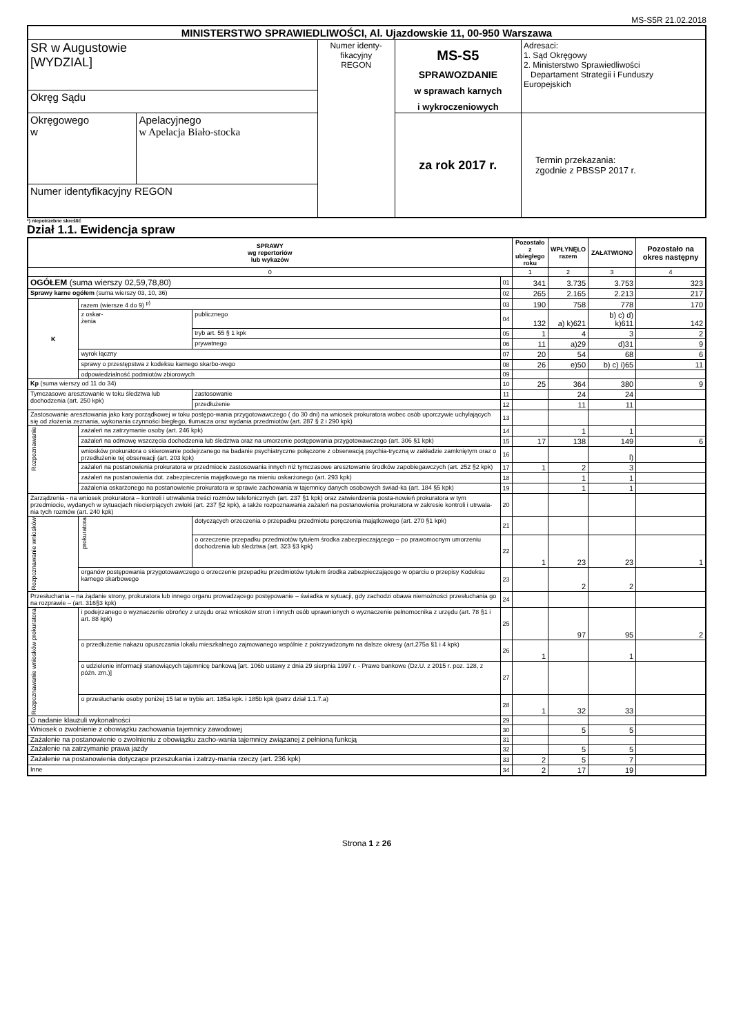MS-S5R 21.02.2018
| MINISTERSTWO SPRAWIEDLIWOŚCI, Al. Ujazdowskie 11, 00-950 Warszawa | | | | |
| SR w Augustowie [WYDZIAL] | | Numer identy- fikacyjny REGON | MS-S5 SPRAWOZDANIE w sprawach karnych i wykroczeniowych | Adresaci: 1. Sąd Okręgowy 2. Ministerstwo Sprawiedliwości Departament Strategii i Funduszy Europejskich |
| Okręg Sądu | | | | |
| Okręgowego w | Apelacyjnego w Apelacja Biało-stocka | | za rok 2017 r. | Termin przekazania: zgodnie z PBSSP 2017 r. |
| Numer identyfikacyjny REGON | | | | |
*) niepotrzebne skreślić
Dział 1.1. Ewidencja spraw
| SPRAWY wg repertoriów lub wykazów | | | | Pozostało z ubiegłego roku | WPŁYNĘŁO razem | ZAŁATWIONO | Pozostało na okres następny |
| --- | --- | --- | --- | --- | --- | --- | --- |
| 0 | | | | 1 | 2 | 3 | 4 |
| OGÓŁEM (suma wierszy 02,59,78,80) | | | 01 | 341 | 3.735 | 3.753 | 323 |
| Sprawy karne ogółem (suma wierszy 03, 10, 36) | | | 02 | 265 | 2.165 | 2.213 | 217 |
| K | razem (wiersze 4 do 9) <sup>p)</sup> | | 03 | 190 | 758 | 778 | 170 |
| | z oskar- żenia | publicznego | 04 | 132 | a) k)621 | b) c) d) k)611 | 142 |
| | | tryb art. 55 § 1 kpk | 05 | 1 | 4 | 3 | 2 |
| | | prywatnego | 06 | 11 | a)29 | d)31 | 9 |
| | wyrok łączny | | 07 | 20 | 54 | 68 | 6 |
| | sprawy o przestępstwa z kodeksu karnego skarbo-wego | | 08 | 26 | e)50 | b) c) i)65 | 11 |
| | odpowiedzialność podmiotów zbiorowych | | 09 | | | | |
| Kp (suma wierszy od 11 do 34) | | | 10 | 25 | 364 | 380 | 9 |
| Tymczasowe aresztowanie w toku śledztwa lub dochodzenia (art. 250 kpk) | | zastosowanie | 11 | | 24 | 24 | |
| | | przedłużenie | 12 | | 11 | 11 | |
| Zastosowanie aresztowania jako kary porządkowej w toku postępo-wania przygotowawczego ( do 30 dni) na wniosek prokuratora wobec osób uporczywie uchylających się od złożenia zeznania, wykonania czynności biegłego, tłumacza oraz wydania przedmiotów (art. 287 § 2 i 290 kpk) | | | 13 | | | | |
| Rozpoznawanie | zażaleń na zatrzymanie osoby (art. 246 kpk) | | 14 | | 1 | 1 | |
| | zażaleń na odmowę wszczęcia dochodzenia lub śledztwa oraz na umorzenie postępowania przygotowawczego (art. 306 §1 kpk) | | 15 | 17 | 138 | 149 | 6 |
| | wniosków prokuratora o skierowanie podejrzanego na badanie psychiatryczne połączone z obserwacją psychia-tryczną w zakładzie zamkniętym oraz o przedłużenie tej obserwacji (art. 203 kpk) | | 16 | | | l) | |
| | zażaleń na postanowienia prokuratora w przedmiocie zastosowania innych niż tymczasowe aresztowanie środków zapobiegawczych (art. 252 §2 kpk) | | 17 | 1 | 2 | 3 | |
| | zażaleń na postanowienia dot. zabezpieczenia majątkowego na mieniu oskarżonego (art. 293 kpk) | | 18 | | 1 | 1 | |
| | zażalenia oskarżonego na postanowienie prokuratora w sprawie zachowania w tajemnicy danych osobowych świad-ka (art. 184 §5 kpk) | | 19 | | 1 | 1 | |
| Zarządzenia - na wniosek prokuratora – kontroli i utrwalenia treści rozmów telefonicznych (art. 237 §1 kpk) oraz zatwierdzenia posta-nowień prokuratora w tym przedmiocie, wydanych w sytuacjach niecierpiących zwłoki (art. 237 §2 kpk), a także rozpoznawania zażaleń na postanowienia prokuratora w zakresie kontroli i utrwala-nia tych rozmów (art. 240 kpk) | | | 20 | | | | |
| Rozpoznawanie wniosków | prokuratora | dotyczących orzeczenia o przepadku przedmiotu poręczenia majątkowego (art. 270 §1 kpk) | 21 | | | | |
| | | o orzeczenie przepadku przedmiotów tytułem środka zabezpieczającego – po prawomocnym umorzeniu dochodzenia lub śledztwa (art. 323 §3 kpk) | 22 | 1 | 23 | 23 | 1 |
| | organów postępowania przygotowawczego o orzeczenie przepadku przedmiotów tytułem środka zabezpieczającego w oparciu o przepisy Kodeksu karnego skarbowego | | 23 | | 2 | 2 | |
| Przesłuchania – na żądanie strony, prokuratora lub innego organu prowadzącego postępowanie – świadka w sytuacji, gdy zachodzi obawa niemożności przesłuchania go na rozprawie – (art. 316§3 kpk) | | | 24 | | | | |
| Rozpoznawanie wniosków prokuratora | i podejrzanego o wyznaczenie obrońcy z urzędu oraz wniosków stron i innych osób uprawnionych o wyznaczenie pełnomocnika z urzędu (art. 78 §1 i art. 88 kpk) | | 25 | | 97 | 95 | 2 |
| | o przedłużenie nakazu opuszczania lokalu mieszkalnego zajmowanego wspólnie z pokrzywdzonym na dalsze okresy (art.275a §1 i 4 kpk) | | 26 | 1 | | 1 | |
| | o udzielenie informacji stanowiących tajemnicę bankową [art. 106b ustawy z dnia 29 sierpnia 1997 r. - Prawo bankowe (Dz.U. z 2015 r. poz. 128, z późn. zm.)] | | 27 | | | | |
| | o przesłuchanie osoby poniżej 15 lat w trybie art. 185a kpk. i 185b kpk (patrz dział 1.1.7.a) | | 28 | 1 | 32 | 33 | |
| O nadanie klauzuli wykonalności | | | 29 | | | | |
| Wniosek o zwolnienie z obowiązku zachowania tajemnicy zawodowej | | | 30 | | 5 | 5 | |
| Zażalenie na postanowienie o zwolnieniu z obowiązku zacho-wania tajemnicy związanej z pełnioną funkcją | | | 31 | | | | |
| Zażalenie na zatrzymanie prawa jazdy | | | 32 | | 5 | 5 | |
| Zażalenie na postanowienia dotyczące przeszukania i zatrzy-mania rzeczy (art. 236 kpk) | | | 33 | 2 | 5 | 7 | |
| Inne | | | 34 | 2 | 17 | 19 | |
Strona 1 z 26